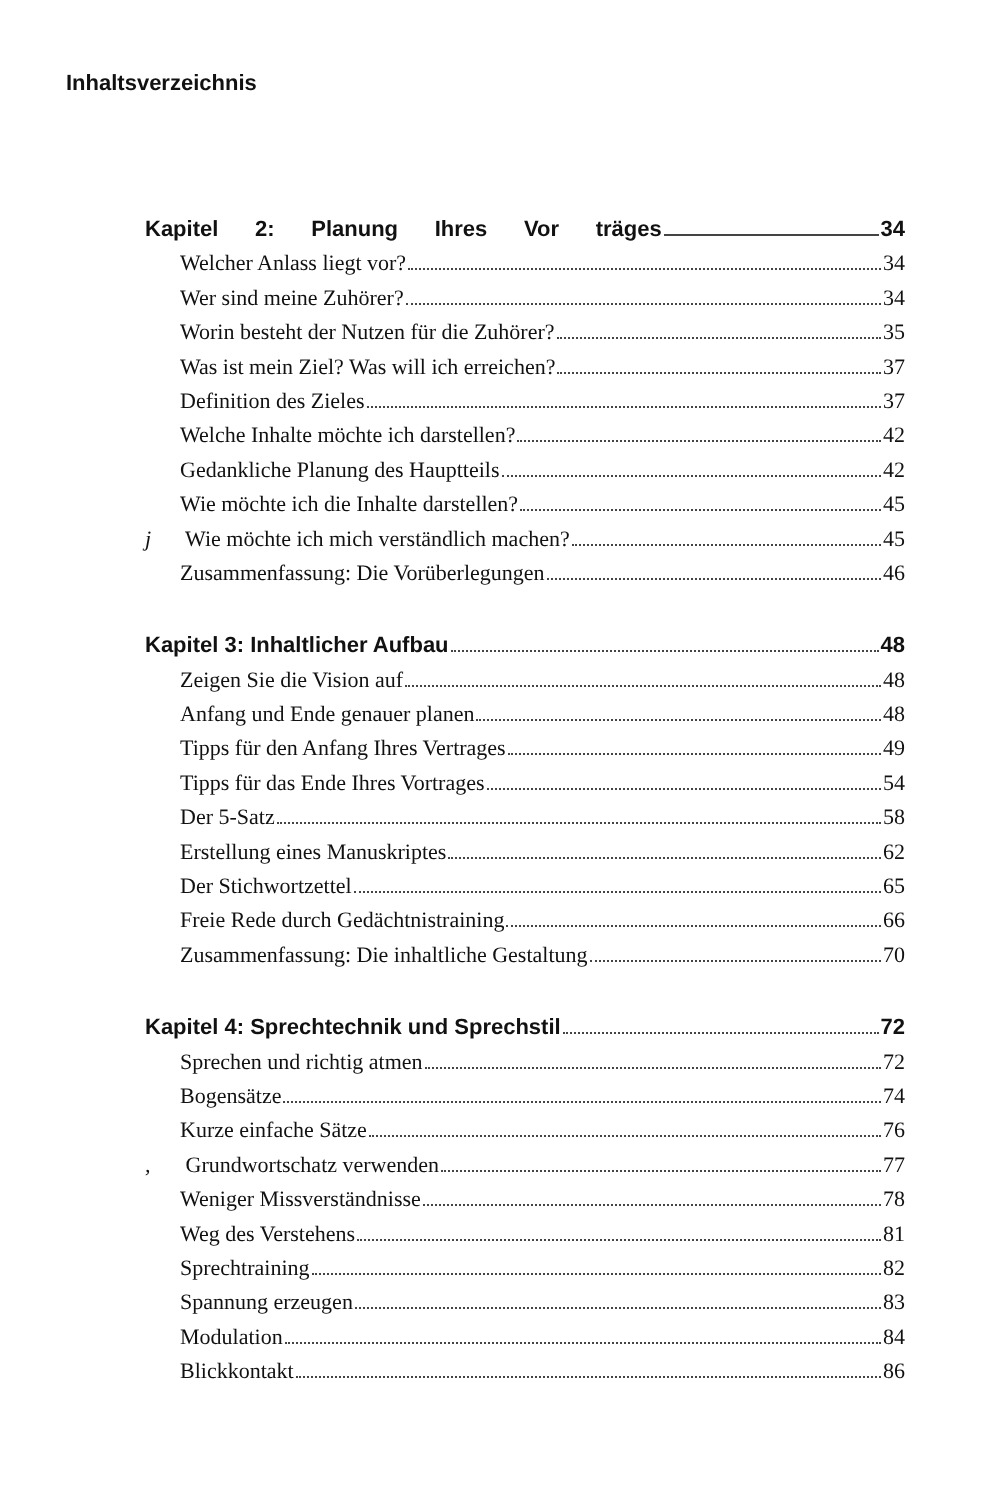Inhaltsverzeichnis
Kapitel 2: Planung Ihres Vor träges 34
Welcher Anlass liegt vor? 34
Wer sind meine Zuhörer? 34
Worin besteht der Nutzen für die Zuhörer? 35
Was ist mein Ziel? Was will ich erreichen? 37
Definition des Zieles 37
Welche Inhalte möchte ich darstellen? 42
Gedankliche Planung des Hauptteils 42
Wie möchte ich die Inhalte darstellen? 45
j Wie möchte ich mich verständlich machen? 45
Zusammenfassung: Die Vorüberlegungen 46
Kapitel 3: Inhaltlicher Aufbau 48
Zeigen Sie die Vision auf 48
Anfang und Ende genauer planen 48
Tipps für den Anfang Ihres Vertrages 49
Tipps für das Ende Ihres Vortrages 54
Der 5-Satz 58
Erstellung eines Manuskriptes 62
Der Stichwortzettel 65
Freie Rede durch Gedächtnistraining 66
Zusammenfassung: Die inhaltliche Gestaltung 70
Kapitel 4: Sprechtechnik und Sprechstil 72
Sprechen und richtig atmen 72
Bogensätze 74
Kurze einfache Sätze 76
, Grundwortschatz verwenden 77
Weniger Missverständnisse 78
Weg des Verstehens 81
Sprechtraining 82
Spannung erzeugen 83
Modulation 84
Blickkontakt 86